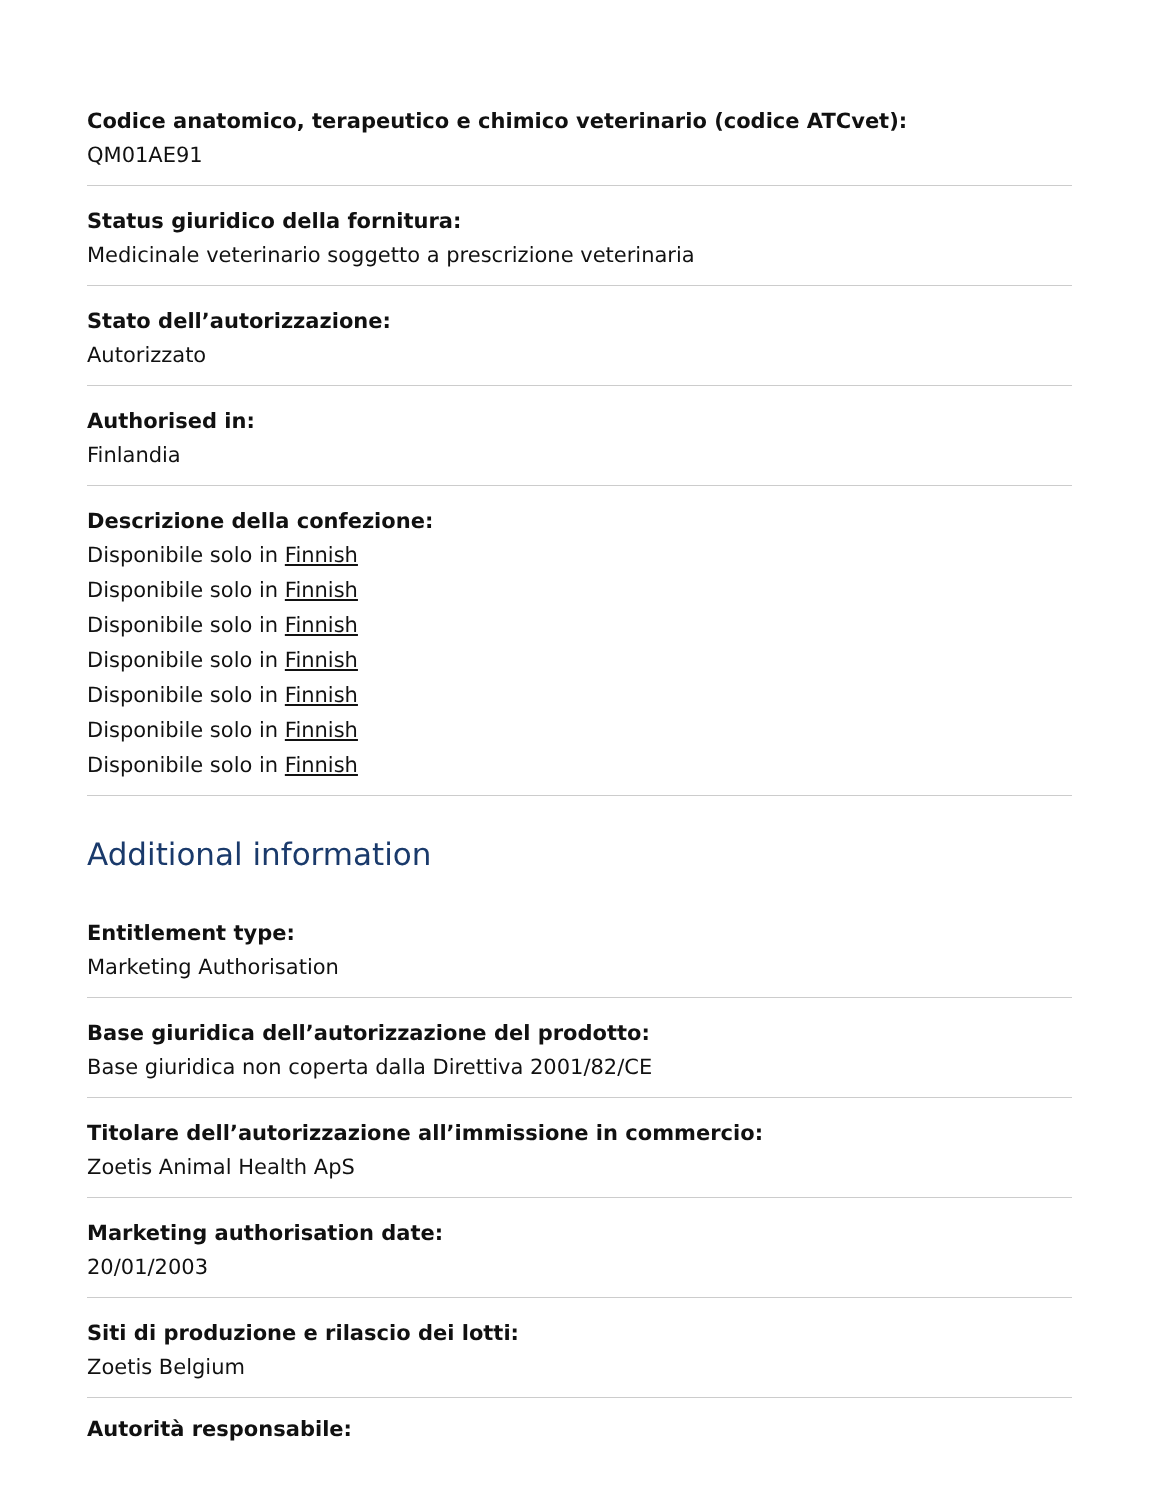Codice anatomico, terapeutico e chimico veterinario (codice ATCvet):
QM01AE91
Status giuridico della fornitura:
Medicinale veterinario soggetto a prescrizione veterinaria
Stato dell’autorizzazione:
Autorizzato
Authorised in:
Finlandia
Descrizione della confezione:
Disponibile solo in Finnish
Disponibile solo in Finnish
Disponibile solo in Finnish
Disponibile solo in Finnish
Disponibile solo in Finnish
Disponibile solo in Finnish
Disponibile solo in Finnish
Additional information
Entitlement type:
Marketing Authorisation
Base giuridica dell’autorizzazione del prodotto:
Base giuridica non coperta dalla Direttiva 2001/82/CE
Titolare dell’autorizzazione all’immissione in commercio:
Zoetis Animal Health ApS
Marketing authorisation date:
20/01/2003
Siti di produzione e rilascio dei lotti:
Zoetis Belgium
Autorità responsabile: